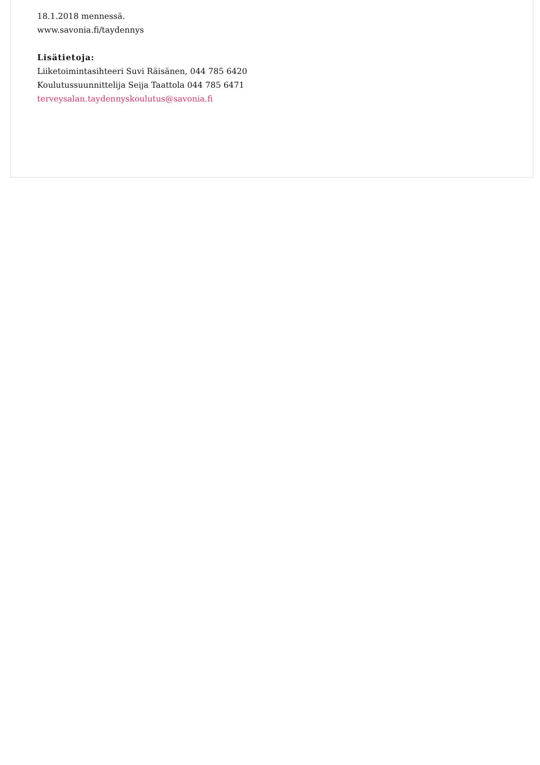18.1.2018 mennessä.
www.savonia.fi/taydennys
Lisätietoja:
Liiketoimintasihteeri Suvi Räisänen, 044 785 6420
Koulutussuunnittelija Seija Taattola 044 785 6471
terveysalan.taydennyskoulutus@savonia.fi